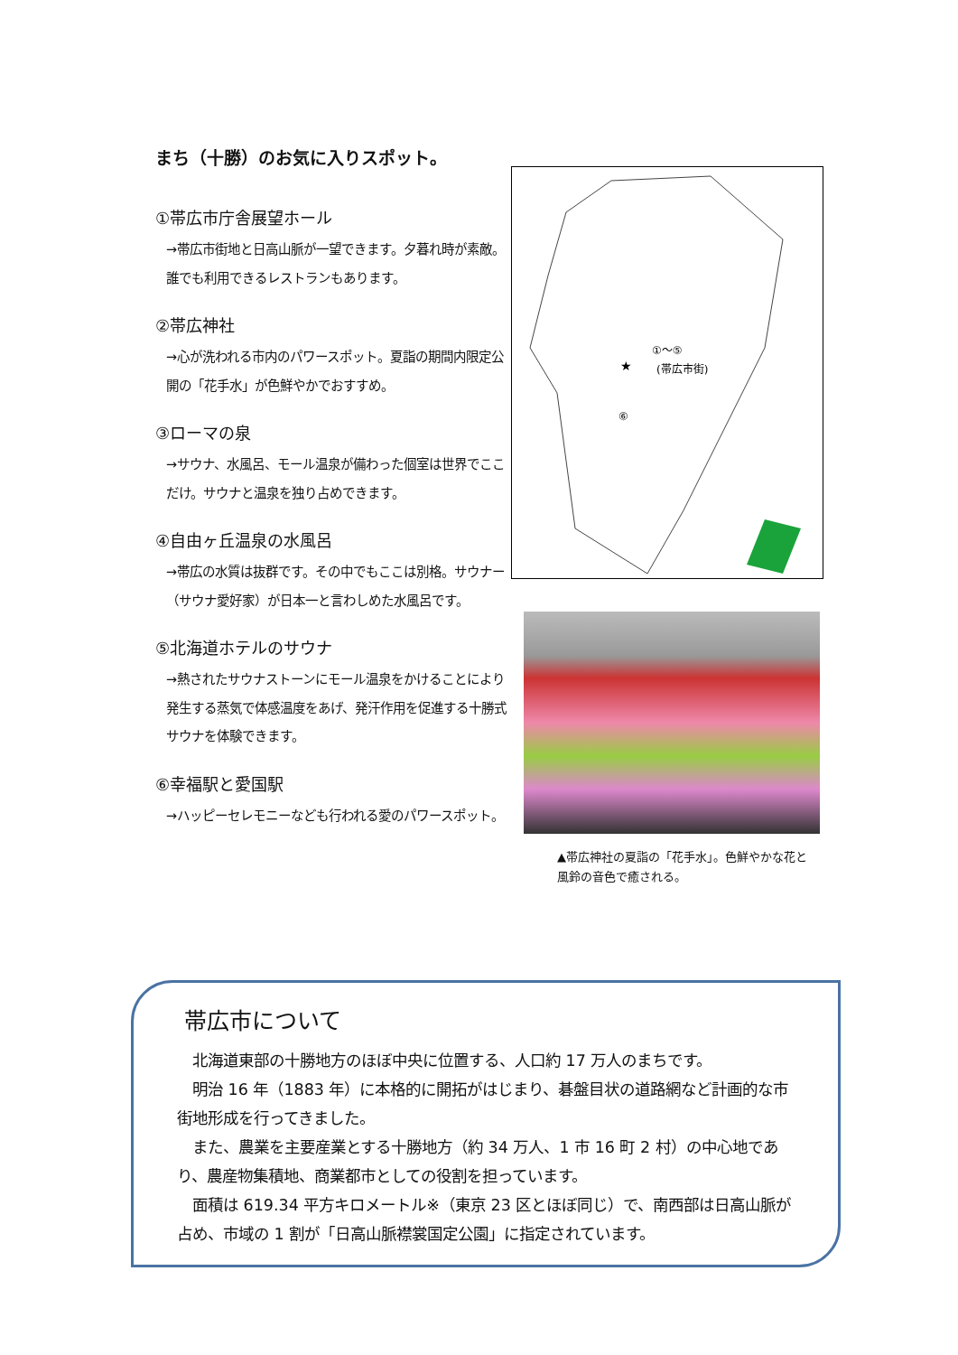まち（十勝）のお気に入りスポット。
①帯広市庁舎展望ホール
→帯広市街地と日高山脈が一望できます。夕暮れ時が素敵。誰でも利用できるレストランもあります。
②帯広神社
→心が洗われる市内のパワースポット。夏詣の期間内限定公開の「花手水」が色鮮やかでおすすめ。
③ローマの泉
→サウナ、水風呂、モール温泉が備わった個室は世界でここだけ。サウナと温泉を独り占めできます。
④自由ヶ丘温泉の水風呂
→帯広の水質は抜群です。その中でもここは別格。サウナー（サウナ愛好家）が日本一と言わしめた水風呂です。
⑤北海道ホテルのサウナ
→熱されたサウナストーンにモール温泉をかけることにより発生する蒸気で体感温度をあげ、発汗作用を促進する十勝式サウナを体験できます。
⑥幸福駅と愛国駅
→ハッピーセレモニーなども行われる愛のパワースポット。
★
①～⑤
(帯広市街)
⑥
▲帯広神社の夏詣の「花手水」。色鮮やかな花と風鈴の音色で癒される。
帯広市について
　北海道東部の十勝地方のほぼ中央に位置する、人口約 17 万人のまちです。
　明治 16 年（1883 年）に本格的に開拓がはじまり、碁盤目状の道路網など計画的な市街地形成を行ってきました。
　また、農業を主要産業とする十勝地方（約 34 万人、1 市 16 町 2 村）の中心地であり、農産物集積地、商業都市としての役割を担っています。
　面積は 619.34 平方キロメートル※（東京 23 区とほぼ同じ）で、南西部は日高山脈が占め、市域の 1 割が「日高山脈襟裳国定公園」に指定されています。